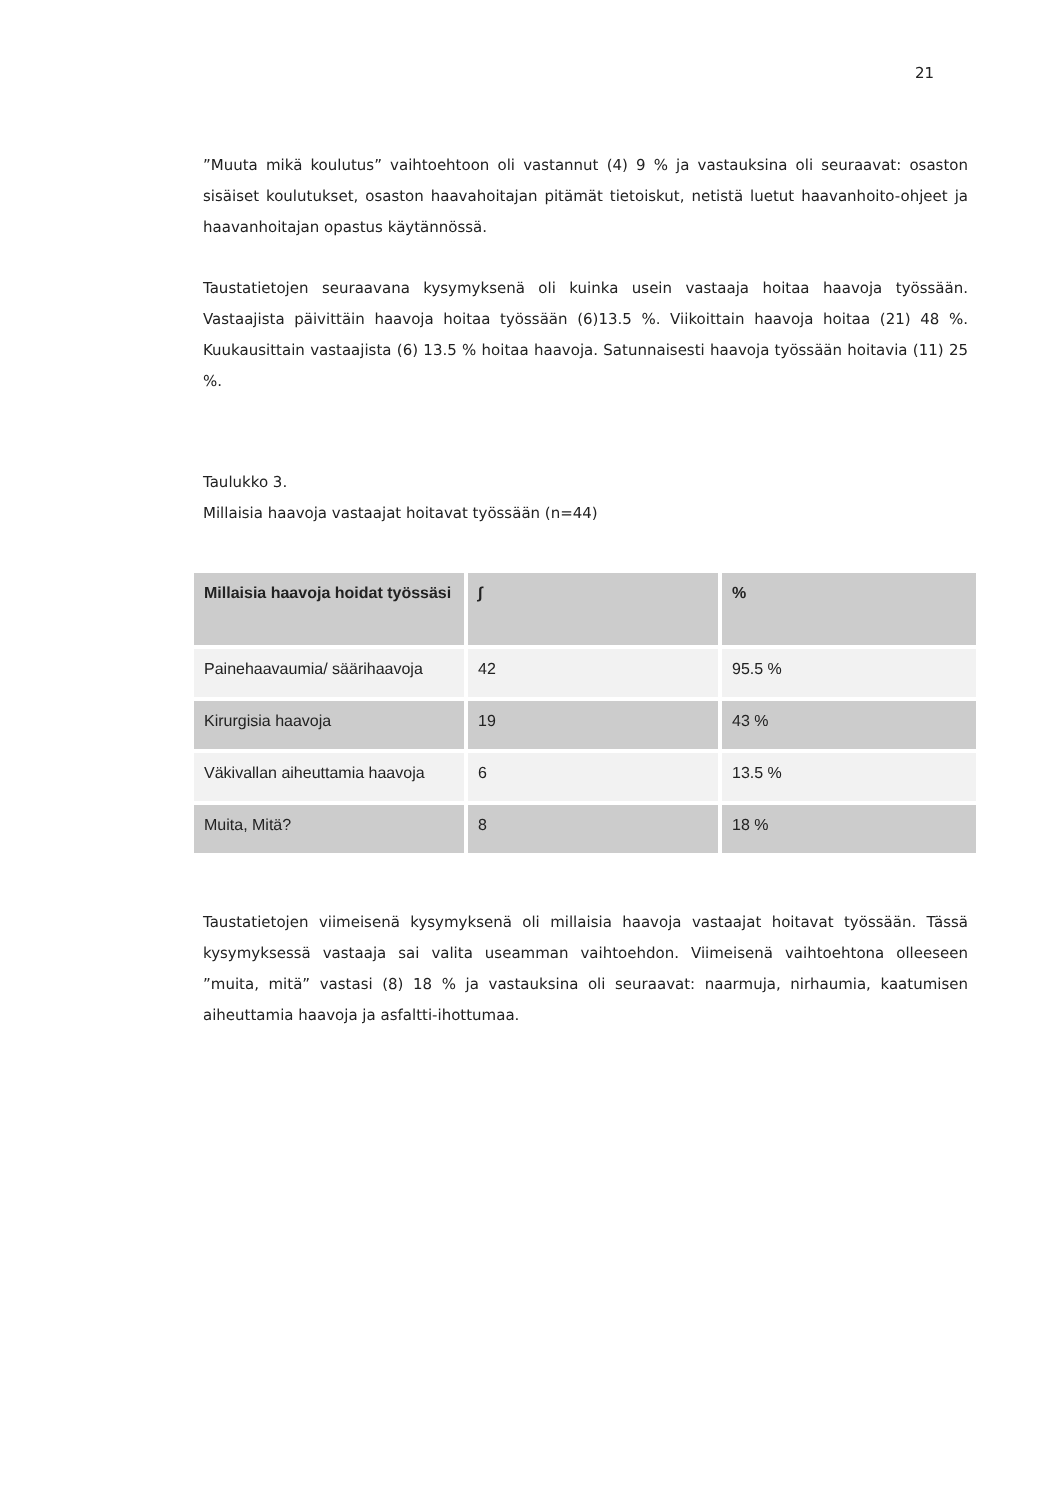21
”Muuta mikä koulutus” vaihtoehtoon oli vastannut (4) 9 % ja vastauksina oli seuraavat: osaston sisäiset koulutukset, osaston haavahoitajan pitämät tietoiskut, netistä luetut haavanhoito-ohjeet ja haavanhoitajan opastus käytännössä.
Taustatietojen seuraavana kysymyksenä oli kuinka usein vastaaja hoitaa haavoja työssään. Vastaajista päivittäin haavoja hoitaa työssään (6)13.5 %. Viikoittain haavoja hoitaa (21) 48 %. Kuukausittain vastaajista (6) 13.5 % hoitaa haavoja. Satunnaisesti haavoja työssään hoitavia (11) 25 %.
Taulukko 3.
Millaisia haavoja vastaajat hoitavat työssään (n=44)
| Millaisia haavoja hoidat työssäsi | ∫ | % |
| --- | --- | --- |
| Painehaavaumia/ säärihaavoja | 42 | 95.5 % |
| Kirurgisia haavoja | 19 | 43 % |
| Väkivallan aiheuttamia haavoja | 6 | 13.5 % |
| Muita, Mitä? | 8 | 18 % |
Taustatietojen viimeisenä kysymyksenä oli millaisia haavoja vastaajat hoitavat työssään. Tässä kysymyksessä vastaaja sai valita useamman vaihtoehdon. Viimeisenä vaihtoehtona olleeseen ”muita, mitä” vastasi (8) 18 % ja vastauksina oli seuraavat: naarmuja, nirhaumia, kaatumisen aiheuttamia haavoja ja asfaltti-ihottumaa.